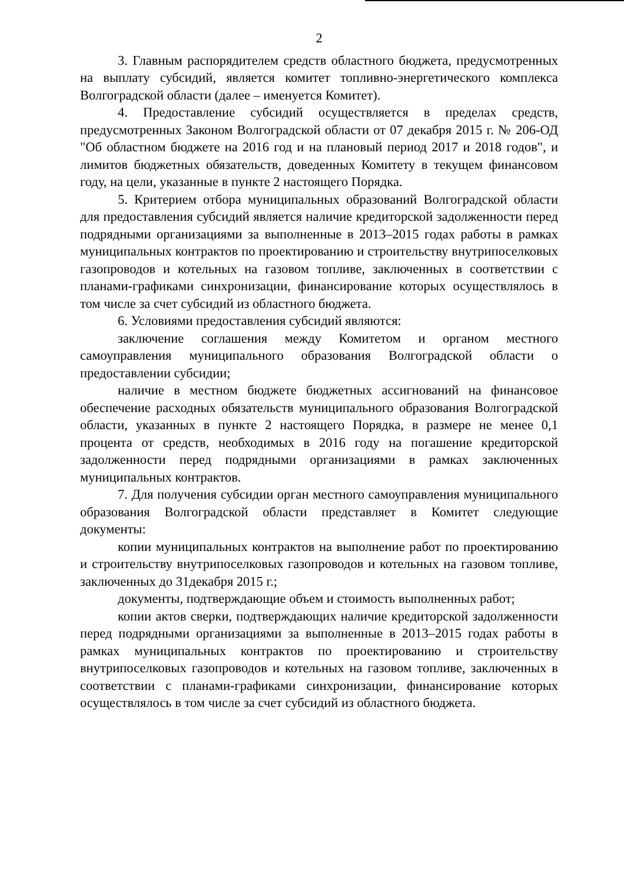2
3. Главным распорядителем средств областного бюджета, предусмотренных на выплату субсидий, является комитет топливно-энергетического комплекса Волгоградской области (далее – именуется Комитет).
4. Предоставление субсидий осуществляется в пределах средств, предусмотренных Законом Волгоградской области от 07 декабря 2015 г. № 206-ОД "Об областном бюджете на 2016 год и на плановый период 2017 и 2018 годов", и лимитов бюджетных обязательств, доведенных Комитету в текущем финансовом году, на цели, указанные в пункте 2 настоящего Порядка.
5. Критерием отбора муниципальных образований Волгоградской области для предоставления субсидий является наличие кредиторской задолженности перед подрядными организациями за выполненные в 2013–2015 годах работы в рамках муниципальных контрактов по проектированию и строительству внутрипоселковых газопроводов и котельных на газовом топливе, заключенных в соответствии с планами-графиками синхронизации, финансирование которых осуществлялось в том числе за счет субсидий из областного бюджета.
6. Условиями предоставления субсидий являются:
заключение соглашения между Комитетом и органом местного самоуправления муниципального образования Волгоградской области о предоставлении субсидии;
наличие в местном бюджете бюджетных ассигнований на финансовое обеспечение расходных обязательств муниципального образования Волгоградской области, указанных в пункте 2 настоящего Порядка, в размере не менее 0,1 процента от средств, необходимых в 2016 году на погашение кредиторской задолженности перед подрядными организациями в рамках заключенных муниципальных контрактов.
7. Для получения субсидии орган местного самоуправления муниципального образования Волгоградской области представляет в Комитет следующие документы:
копии муниципальных контрактов на выполнение работ по проектированию и строительству внутрипоселковых газопроводов и котельных на газовом топливе, заключенных до 31декабря 2015 г.;
документы, подтверждающие объем и стоимость выполненных работ;
копии актов сверки, подтверждающих наличие кредиторской задолженности перед подрядными организациями за выполненные в 2013–2015 годах работы в рамках муниципальных контрактов по проектированию и строительству внутрипоселковых газопроводов и котельных на газовом топливе, заключенных в соответствии с планами-графиками синхронизации, финансирование которых осуществлялось в том числе за счет субсидий из областного бюджета.